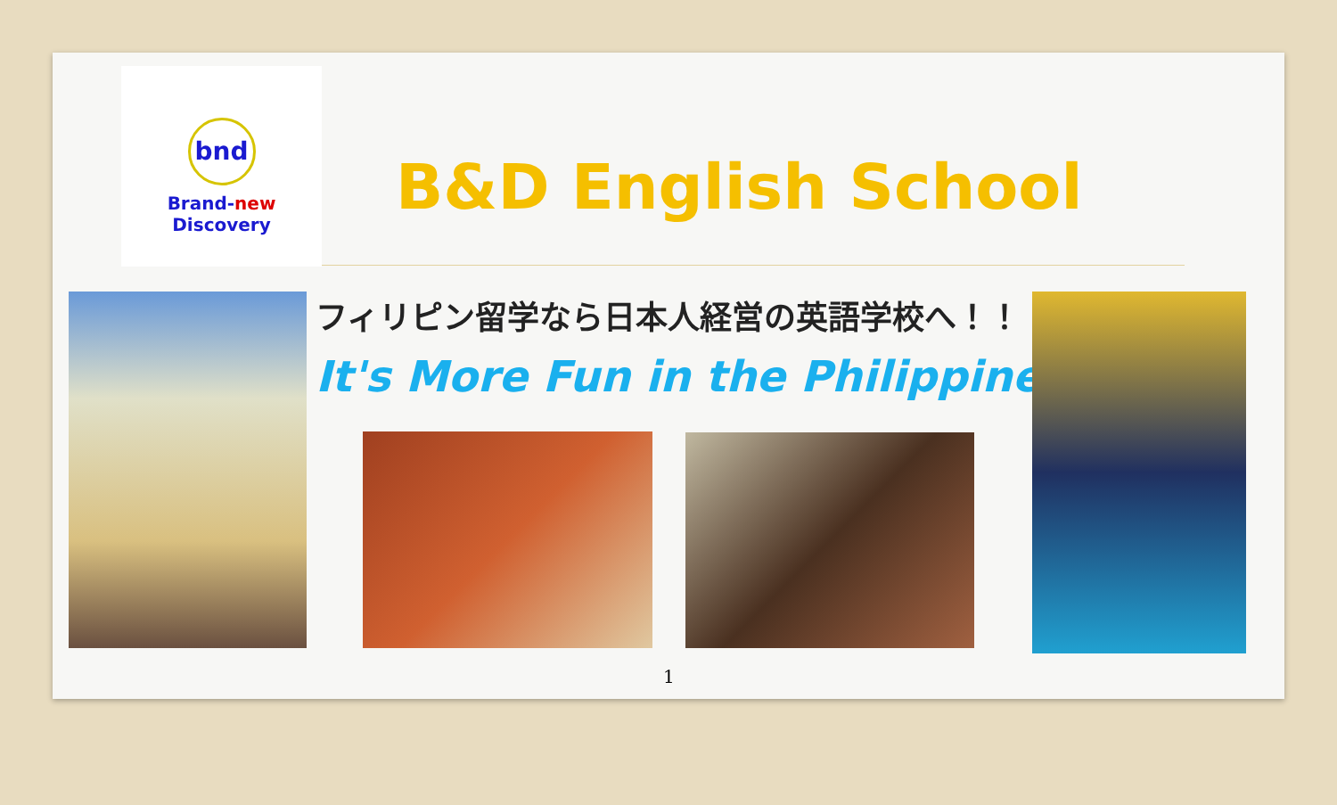bnd
Brand-new Discovery
B&D English School
フィリピン留学なら日本人経営の英語学校へ！！
It's More Fun in the Philippines!!
1